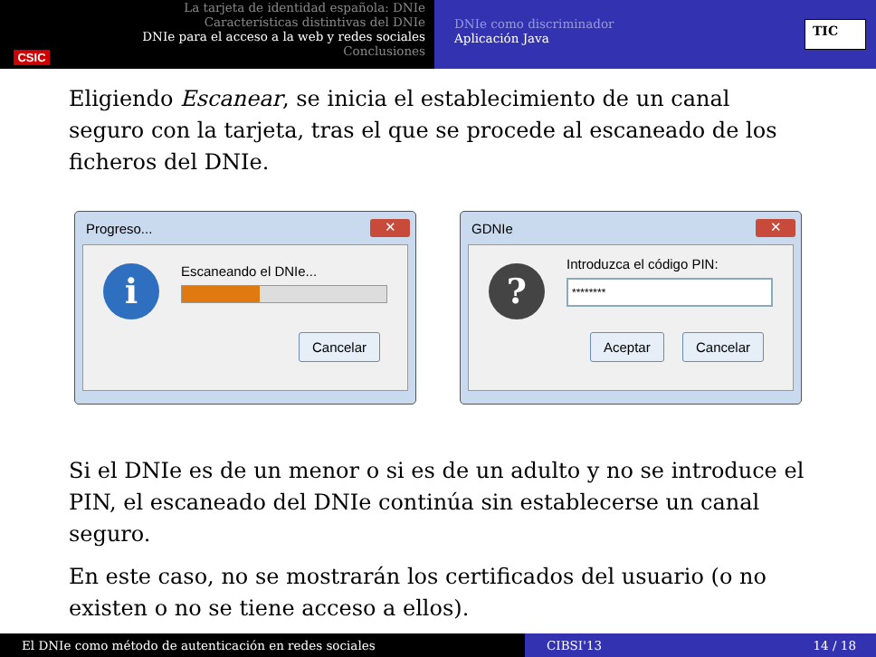CSIC
La tarjeta de identidad española: DNIe
Características distintivas del DNIe
DNIe para el acceso a la web y redes sociales
Conclusiones
DNIe como discriminador
Aplicación Java
TIC
Eligiendo Escanear, se inicia el establecimiento de un canal seguro con la tarjeta, tras el que se procede al escaneado de los ficheros del DNIe.
Progreso... ✕
i Escaneando el DNIe...
Cancelar
GDNIe ✕
? Introduzca el código PIN:
********
Aceptar Cancelar
Si el DNIe es de un menor o si es de un adulto y no se introduce el PIN, el escaneado del DNIe continúa sin establecerse un canal seguro.
En este caso, no se mostrarán los certificados del usuario (o no existen o no se tiene acceso a ellos).
El DNIe como método de autenticación en redes sociales CIBSI'13 14 / 18